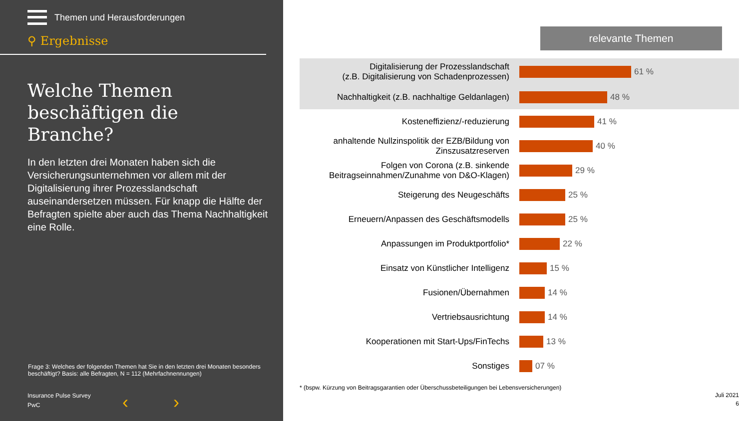Themen und Herausforderungen
⚲ Ergebnisse
Welche Themen beschäftigen die Branche?
In den letzten drei Monaten haben sich die Versicherungsunternehmen vor allem mit der Digitalisierung ihrer Prozesslandschaft auseinandersetzen müssen. Für knapp die Hälfte der Befragten spielte aber auch das Thema Nachhaltigkeit eine Rolle.
Frage 3: Welches der folgenden Themen hat Sie in den letzten drei Monaten besonders beschäftigt? Basis: alle Befragten, N = 112 (Mehrfachnennungen)
Insurance Pulse Survey
PwC
‹ ›
relevante Themen
Digitalisierung der Prozesslandschaft
(z.B. Digitalisierung von Schadenprozessen)
61 %
Nachhaltigkeit (z.B. nachhaltige Geldanlagen)
48 %
Kosteneffizienz/-reduzierung
41 %
anhaltende Nullzinspolitik der EZB/Bildung von Zinszusatzreserven
40 %
Folgen von Corona (z.B. sinkende Beitragseinnahmen/Zunahme von D&O-Klagen)
29 %
Steigerung des Neugeschäfts
25 %
Erneuern/Anpassen des Geschäftsmodells
25 %
Anpassungen im Produktportfolio*
22 %
Einsatz von Künstlicher Intelligenz
15 %
Fusionen/Übernahmen
14 %
Vertriebsausrichtung
14 %
Kooperationen mit Start-Ups/FinTechs
13 %
Sonstiges
07 %
* (bspw. Kürzung von Beitragsgarantien oder Überschussbeteiligungen bei Lebensversicherungen)
Juli 2021
6